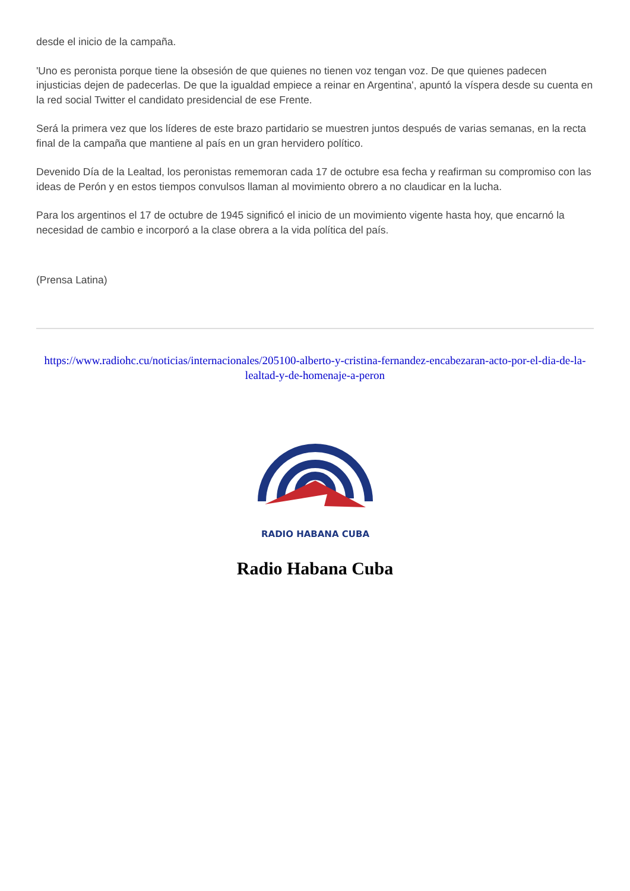desde el inicio de la campaña.
'Uno es peronista porque tiene la obsesión de que quienes no tienen voz tengan voz. De que quienes padecen injusticias dejen de padecerlas. De que la igualdad empiece a reinar en Argentina', apuntó la víspera desde su cuenta en la red social Twitter el candidato presidencial de ese Frente.
Será la primera vez que los líderes de este brazo partidario se muestren juntos después de varias semanas, en la recta final de la campaña que mantiene al país en un gran hervidero político.
Devenido Día de la Lealtad, los peronistas rememoran cada 17 de octubre esa fecha y reafirman su compromiso con las ideas de Perón y en estos tiempos convulsos llaman al movimiento obrero a no claudicar en la lucha.
Para los argentinos el 17 de octubre de 1945 significó el inicio de un movimiento vigente hasta hoy, que encarnó la necesidad de cambio e incorporó a la clase obrera a la vida política del país.
(Prensa Latina)
https://www.radiohc.cu/noticias/internacionales/205100-alberto-y-cristina-fernandez-encabezaran-acto-por-el-dia-de-la-lealtad-y-de-homenaje-a-peron
RADIO HABANA CUBA
Radio Habana Cuba